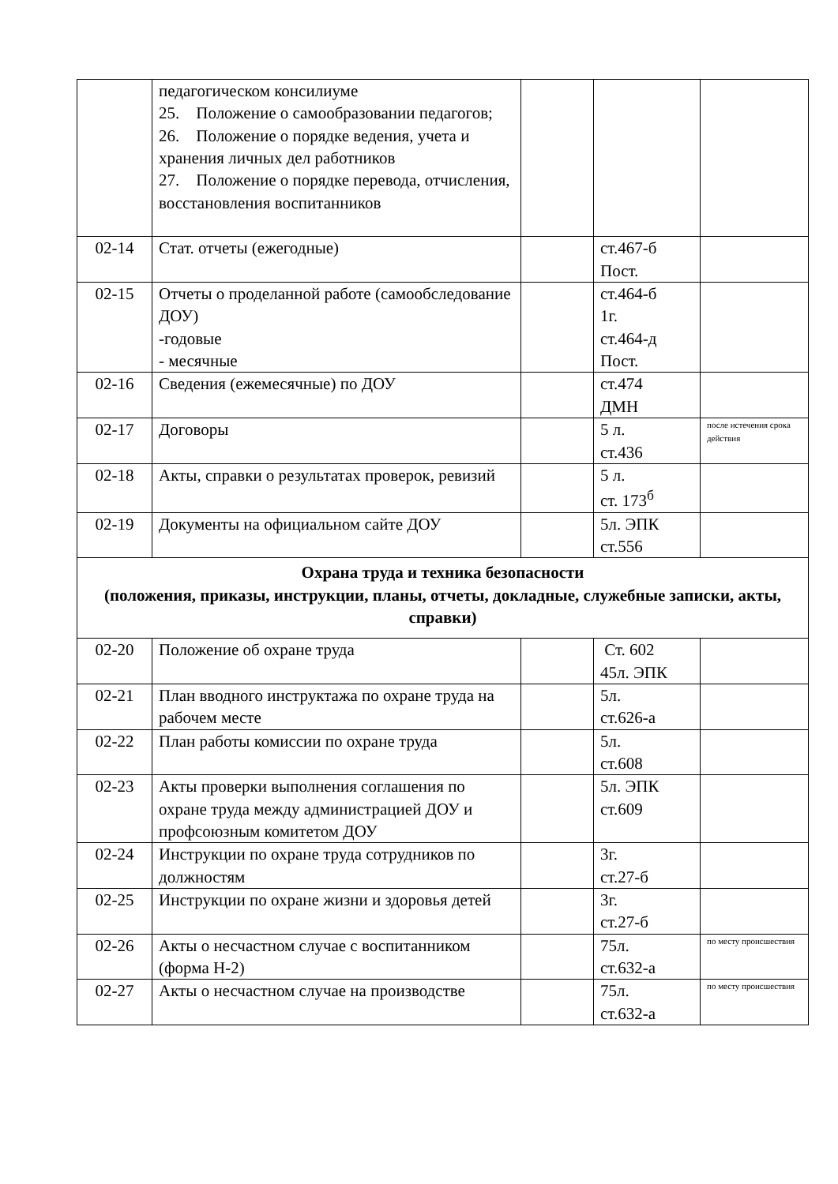| | педагогическом консилиуме 25. Положение о самообразовании педагогов; 26. Положение о порядке ведения, учета и хранения личных дел работников 27. Положение о порядке перевода, отчисления, восстановления воспитанников | | | |
| 02-14 | Стат. отчеты (ежегодные) | | ст.467-б Пост. | |
| 02-15 | Отчеты о проделанной работе (самообследование ДОУ) -годовые - месячные | | ст.464-б 1г. ст.464-д Пост. | |
| 02-16 | Сведения (ежемесячные) по ДОУ | | ст.474 ДМН | |
| 02-17 | Договоры | | 5 л. ст.436 | после истечения срока действия |
| 02-18 | Акты, справки о результатах проверок, ревизий | | 5 л. ст. 173<sup>б</sup> | |
| 02-19 | Документы на официальном сайте ДОУ | | 5л. ЭПК ст.556 | |
| Охрана труда и техника безопасности (положения, приказы, инструкции, планы, отчеты, докладные, служебные записки, акты, справки) | | | | |
| 02-20 | Положение об охране труда | | Ст. 602 45л. ЭПК | |
| 02-21 | План вводного инструктажа по охране труда на рабочем месте | | 5л. ст.626-а | |
| 02-22 | План работы комиссии по охране труда | | 5л. ст.608 | |
| 02-23 | Акты проверки выполнения соглашения по охране труда между администрацией ДОУ и профсоюзным комитетом ДОУ | | 5л. ЭПК ст.609 | |
| 02-24 | Инструкции по охране труда сотрудников по должностям | | 3г. ст.27-б | |
| 02-25 | Инструкции по охране жизни и здоровья детей | | 3г. ст.27-б | |
| 02-26 | Акты о несчастном случае с воспитанником (форма Н-2) | | 75л. ст.632-а | по месту происшествия |
| 02-27 | Акты о несчастном случае на производстве | | 75л. ст.632-а | по месту происшествия |